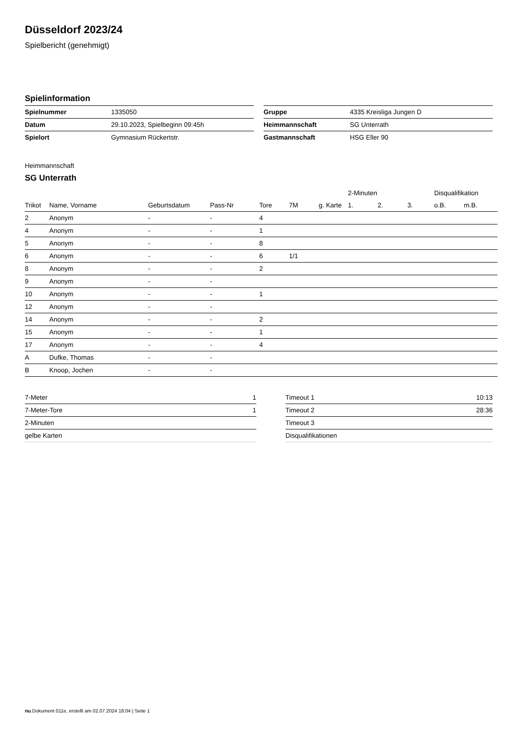Düsseldorf 2023/24
Spielbericht (genehmigt)
Spielinformation
| Spielnummer | 1335050 |
| Datum | 29.10.2023, Spielbeginn 09:45h |
| Spielort | Gymnasium Rückertstr. |
| Gruppe | 4335 Kreisliga Jungen D |
| Heimmannschaft | SG Unterrath |
| Gastmannschaft | HSG Eller 90 |
Heimmannschaft
SG Unterrath
| | | | | | | | 2-Minuten | | | Disqualifikation | |
| --- | --- | --- | --- | --- | --- | --- | --- | --- | --- | --- | --- |
| Trikot | Name, Vorname | Geburtsdatum | Pass-Nr | Tore | 7M | g. Karte | 1. | 2. | 3. | o.B. | m.B. |
| 2 | Anonym | - | - | 4 | | | | | | | |
| 4 | Anonym | - | - | 1 | | | | | | | |
| 5 | Anonym | - | - | 8 | | | | | | | |
| 6 | Anonym | - | - | 6 | 1/1 | | | | | | |
| 8 | Anonym | - | - | 2 | | | | | | | |
| 9 | Anonym | - | - | | | | | | | | |
| 10 | Anonym | - | - | 1 | | | | | | | |
| 12 | Anonym | - | - | | | | | | | | |
| 14 | Anonym | - | - | 2 | | | | | | | |
| 15 | Anonym | - | - | 1 | | | | | | | |
| 17 | Anonym | - | - | 4 | | | | | | | |
| A | Dufke, Thomas | - | - | | | | | | | | |
| B | Knoop, Jochen | - | - | | | | | | | | |
| 7-Meter | 1 |
| 7-Meter-Tore | 1 |
| 2-Minuten | |
| gelbe Karten | |
| Timeout 1 | 10:13 |
| Timeout 2 | 28:36 |
| Timeout 3 | |
| Disqualifikationen | |
nu.Dokument 011e, erstellt am 02.07.2024 18:04 | Seite 1